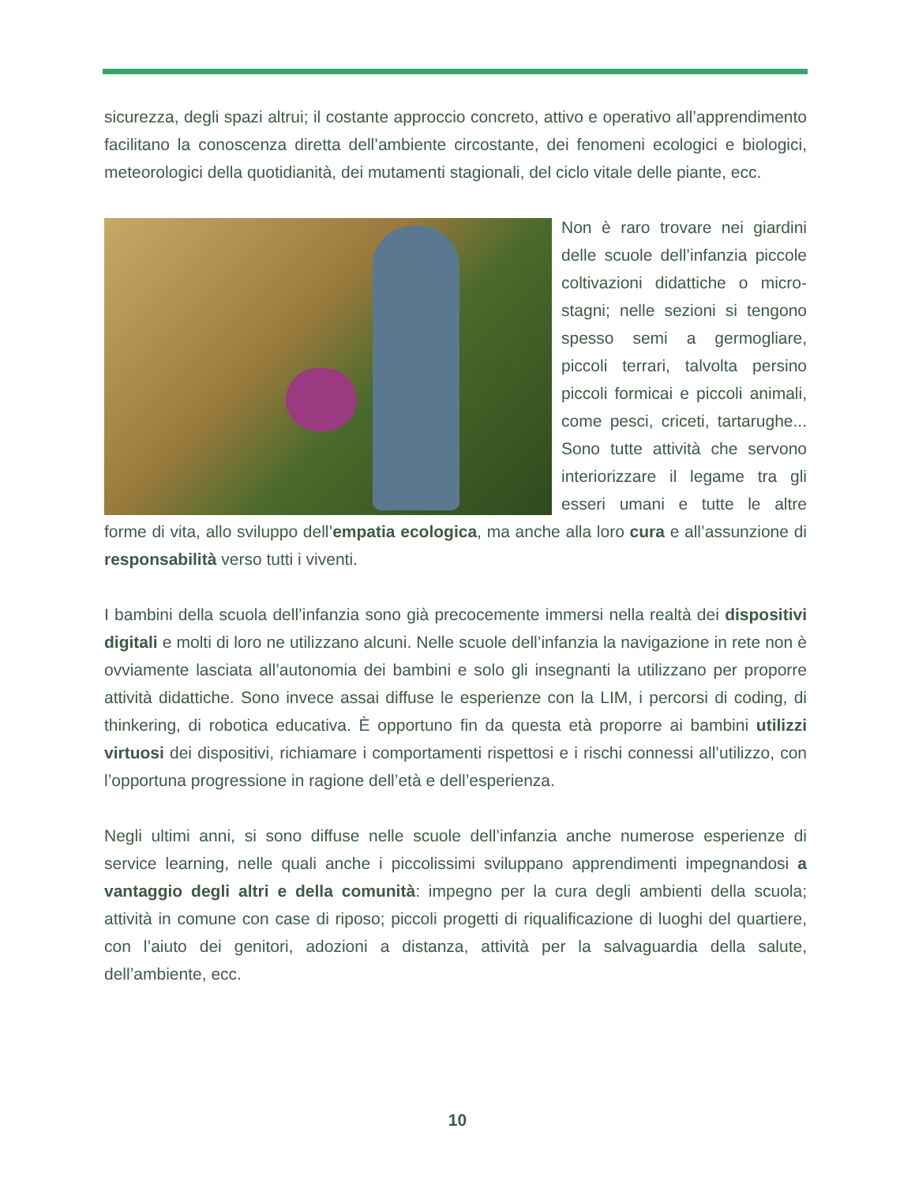sicurezza, degli spazi altrui; il costante approccio concreto, attivo e operativo all’apprendimento facilitano la conoscenza diretta dell’ambiente circostante, dei fenomeni ecologici e biologici, meteorologici della quotidianità, dei mutamenti stagionali, del ciclo vitale delle piante, ecc.
Non è raro trovare nei giardini delle scuole dell’infanzia piccole coltivazioni didattiche o micro-stagni; nelle sezioni si tengono spesso semi a germogliare, piccoli terrari, talvolta persino piccoli formicai e piccoli animali, come pesci, criceti, tartarughe... Sono tutte attività che servono interiorizzare il legame tra gli esseri umani e tutte le altre forme di vita, allo sviluppo dell’empatia ecologica, ma anche alla loro cura e all’assunzione di responsabilità verso tutti i viventi.
I bambini della scuola dell’infanzia sono già precocemente immersi nella realtà dei dispositivi digitali e molti di loro ne utilizzano alcuni. Nelle scuole dell’infanzia la navigazione in rete non è ovviamente lasciata all’autonomia dei bambini e solo gli insegnanti la utilizzano per proporre attività didattiche. Sono invece assai diffuse le esperienze con la LIM, i percorsi di coding, di thinkering, di robotica educativa. È opportuno fin da questa età proporre ai bambini utilizzi virtuosi dei dispositivi, richiamare i comportamenti rispettosi e i rischi connessi all’utilizzo, con l’opportuna progressione in ragione dell’età e dell’esperienza.
Negli ultimi anni, si sono diffuse nelle scuole dell’infanzia anche numerose esperienze di service learning, nelle quali anche i piccolissimi sviluppano apprendimenti impegnandosi a vantaggio degli altri e della comunità: impegno per la cura degli ambienti della scuola; attività in comune con case di riposo; piccoli progetti di riqualificazione di luoghi del quartiere, con l’aiuto dei genitori, adozioni a distanza, attività per la salvaguardia della salute, dell’ambiente, ecc.
10